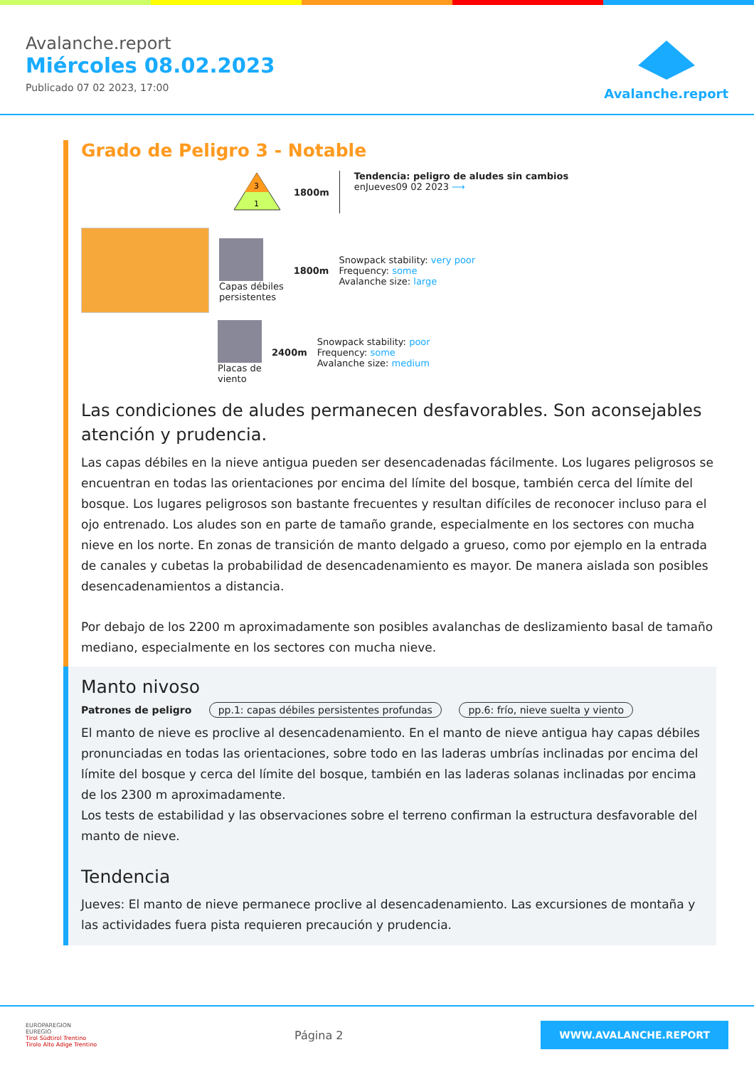Avalanche.report
Miércoles 08.02.2023
Publicado 07 02 2023, 17:00
Avalanche.report
Grado de Peligro 3 - Notable
3
1
1800m
Tendencia: peligro de aludes sin cambios
enJueves09 02 2023 ⟶
Capas débiles
persistentes
1800m
Snowpack stability: very poor
Frequency: some
Avalanche size: large
Placas de
viento
2400m
Snowpack stability: poor
Frequency: some
Avalanche size: medium
Las condiciones de aludes permanecen desfavorables. Son aconsejables atención y prudencia.
Las capas débiles en la nieve antigua pueden ser desencadenadas fácilmente. Los lugares peligrosos se encuentran en todas las orientaciones por encima del límite del bosque, también cerca del límite del bosque. Los lugares peligrosos son bastante frecuentes y resultan difíciles de reconocer incluso para el ojo entrenado. Los aludes son en parte de tamaño grande, especialmente en los sectores con mucha nieve en los norte. En zonas de transición de manto delgado a grueso, como por ejemplo en la entrada de canales y cubetas la probabilidad de desencadenamiento es mayor. De manera aislada son posibles desencadenamientos a distancia.
Por debajo de los 2200 m aproximadamente son posibles avalanchas de deslizamiento basal de tamaño mediano, especialmente en los sectores con mucha nieve.
Manto nivoso
Patrones de peligro pp.1: capas débiles persistentes profundas pp.6: frío, nieve suelta y viento
El manto de nieve es proclive al desencadenamiento. En el manto de nieve antigua hay capas débiles pronunciadas en todas las orientaciones, sobre todo en las laderas umbrías inclinadas por encima del límite del bosque y cerca del límite del bosque, también en las laderas solanas inclinadas por encima de los 2300 m aproximadamente.
Los tests de estabilidad y las observaciones sobre el terreno confirman la estructura desfavorable del manto de nieve.
Tendencia
Jueves: El manto de nieve permanece proclive al desencadenamiento. Las excursiones de montaña y las actividades fuera pista requieren precaución y prudencia.
EUROPAREGION
EUREGIO
Tirol Südtirol Trentino
Tirolo Alto Adige Trentino
Página 2
WWW.AVALANCHE.REPORT